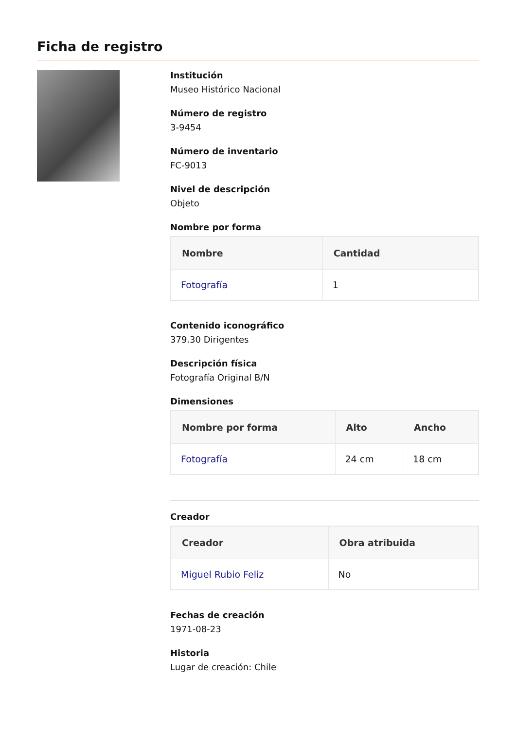Ficha de registro
Institución
Museo Histórico Nacional
Número de registro
3-9454
Número de inventario
FC-9013
Nivel de descripción
Objeto
Nombre por forma
| Nombre | Cantidad |
| --- | --- |
| Fotografía | 1 |
Contenido iconográfico
379.30 Dirigentes
Descripción física
Fotografía Original B/N
Dimensiones
| Nombre por forma | Alto | Ancho |
| --- | --- | --- |
| Fotografía | 24 cm | 18 cm |
Creador
| Creador | Obra atribuida |
| --- | --- |
| Miguel Rubio Feliz | No |
Fechas de creación
1971-08-23
Historia
Lugar de creación: Chile